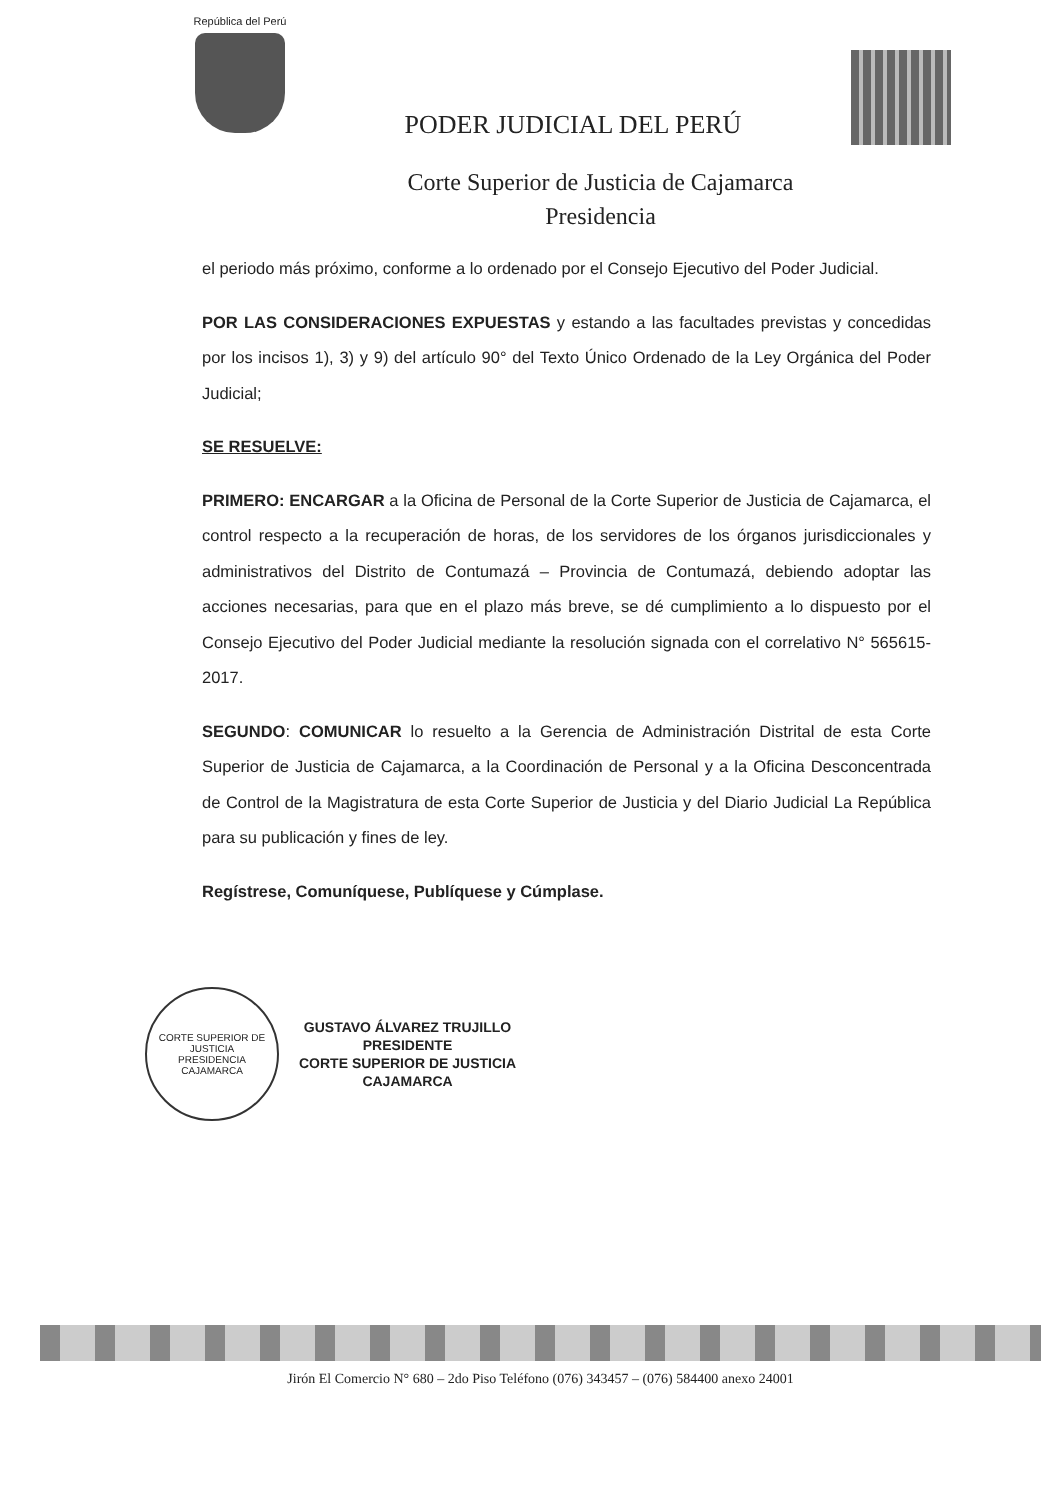República del Perú
PODER JUDICIAL DEL PERÚ
Corte Superior de Justicia de Cajamarca
Presidencia
el periodo más próximo, conforme a lo ordenado por el Consejo Ejecutivo del Poder Judicial.
POR LAS CONSIDERACIONES EXPUESTAS y estando a las facultades previstas y concedidas por los incisos 1), 3) y 9) del artículo 90° del Texto Único Ordenado de la Ley Orgánica del Poder Judicial;
SE RESUELVE:
PRIMERO: ENCARGAR a la Oficina de Personal de la Corte Superior de Justicia de Cajamarca, el control respecto a la recuperación de horas, de los servidores de los órganos jurisdiccionales y administrativos del Distrito de Contumazá – Provincia de Contumazá, debiendo adoptar las acciones necesarias, para que en el plazo más breve, se dé cumplimiento a lo dispuesto por el Consejo Ejecutivo del Poder Judicial mediante la resolución signada con el correlativo N° 565615-2017.
SEGUNDO: COMUNICAR lo resuelto a la Gerencia de Administración Distrital de esta Corte Superior de Justicia de Cajamarca, a la Coordinación de Personal y a la Oficina Desconcentrada de Control de la Magistratura de esta Corte Superior de Justicia y del Diario Judicial La República para su publicación y fines de ley.
Regístrese, Comuníquese, Publíquese y Cúmplase.
CORTE SUPERIOR DE JUSTICIA
PRESIDENCIA
CAJAMARCA
GUSTAVO ÁLVAREZ TRUJILLO
PRESIDENTE
CORTE SUPERIOR DE JUSTICIA
CAJAMARCA
Jirón El Comercio N° 680 – 2do Piso Teléfono (076) 343457 – (076) 584400 anexo 24001